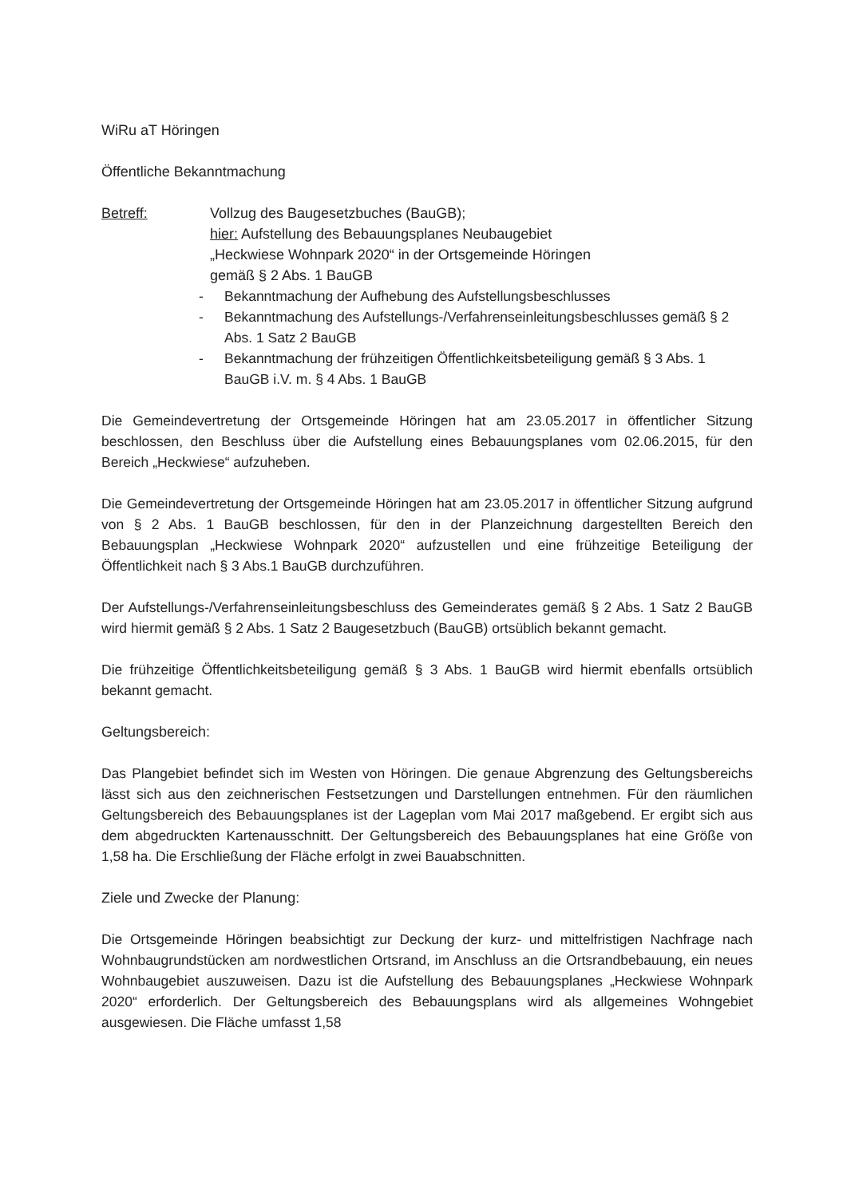WiRu aT Höringen
Öffentliche Bekanntmachung
Betreff: Vollzug des Baugesetzbuches (BauGB);
hier: Aufstellung des Bebauungsplanes Neubaugebiet
„Heckwiese Wohnpark 2020“ in der Ortsgemeinde Höringen
gemäß § 2 Abs. 1 BauGB
- Bekanntmachung der Aufhebung des Aufstellungsbeschlusses
- Bekanntmachung des Aufstellungs-/Verfahrenseinleitungsbeschlusses gemäß § 2 Abs. 1 Satz 2 BauGB
- Bekanntmachung der frühzeitigen Öffentlichkeitsbeteiligung gemäß § 3 Abs. 1 BauGB i.V. m. § 4 Abs. 1 BauGB
Die Gemeindevertretung der Ortsgemeinde Höringen hat am 23.05.2017 in öffentlicher Sitzung beschlossen, den Beschluss über die Aufstellung eines Bebauungsplanes vom 02.06.2015, für den Bereich „Heckwiese“ aufzuheben.
Die Gemeindevertretung der Ortsgemeinde Höringen hat am 23.05.2017 in öffentlicher Sitzung aufgrund von § 2 Abs. 1 BauGB beschlossen, für den in der Planzeichnung dargestellten Bereich den Bebauungsplan „Heckwiese Wohnpark 2020“ aufzustellen und eine frühzeitige Beteiligung der Öffentlichkeit nach § 3 Abs.1 BauGB durchzuführen.
Der Aufstellungs-/Verfahrenseinleitungsbeschluss des Gemeinderates gemäß § 2 Abs. 1 Satz 2 BauGB wird hiermit gemäß § 2 Abs. 1 Satz 2 Baugesetzbuch (BauGB) ortsüblich bekannt gemacht.
Die frühzeitige Öffentlichkeitsbeteiligung gemäß § 3 Abs. 1 BauGB wird hiermit ebenfalls ortsüblich bekannt gemacht.
Geltungsbereich:
Das Plangebiet befindet sich im Westen von Höringen. Die genaue Abgrenzung des Geltungsbereichs lässt sich aus den zeichnerischen Festsetzungen und Darstellungen entnehmen. Für den räumlichen Geltungsbereich des Bebauungsplanes ist der Lageplan vom Mai 2017 maßgebend. Er ergibt sich aus dem abgedruckten Kartenausschnitt. Der Geltungsbereich des Bebauungsplanes hat eine Größe von 1,58 ha. Die Erschließung der Fläche erfolgt in zwei Bauabschnitten.
Ziele und Zwecke der Planung:
Die Ortsgemeinde Höringen beabsichtigt zur Deckung der kurz- und mittelfristigen Nachfrage nach Wohnbaugrundstücken am nordwestlichen Ortsrand, im Anschluss an die Ortsrandbebauung, ein neues Wohnbaugebiet auszuweisen. Dazu ist die Aufstellung des Bebauungsplanes „Heckwiese Wohnpark 2020“ erforderlich. Der Geltungsbereich des Bebauungsplans wird als allgemeines Wohngebiet ausgewiesen. Die Fläche umfasst 1,58